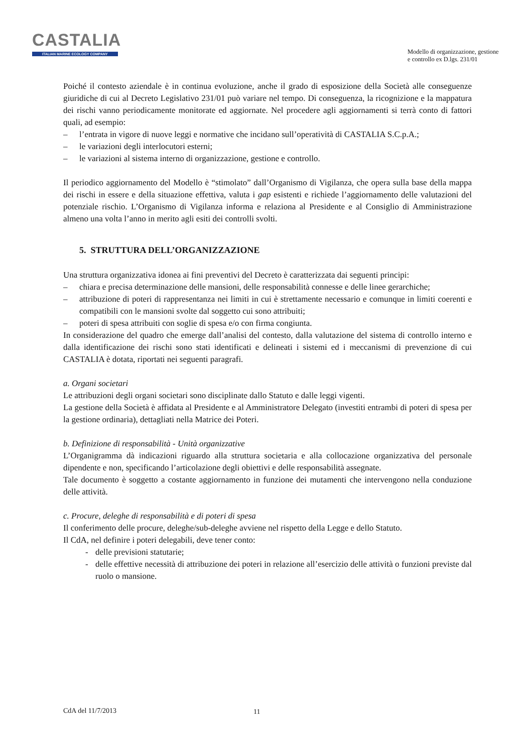CASTALIA
ITALIAN MARINE ECOLOGY COMPANY
Modello di organizzazione, gestione
e controllo ex D.lgs. 231/01
Poiché il contesto aziendale è in continua evoluzione, anche il grado di esposizione della Società alle conseguenze giuridiche di cui al Decreto Legislativo 231/01 può variare nel tempo. Di conseguenza, la ricognizione e la mappatura dei rischi vanno periodicamente monitorate ed aggiornate. Nel procedere agli aggiornamenti si terrà conto di fattori quali, ad esempio:
– l’entrata in vigore di nuove leggi e normative che incidano sull’operatività di CASTALIA S.C.p.A.;
– le variazioni degli interlocutori esterni;
– le variazioni al sistema interno di organizzazione, gestione e controllo.
Il periodico aggiornamento del Modello è “stimolato” dall’Organismo di Vigilanza, che opera sulla base della mappa dei rischi in essere e della situazione effettiva, valuta i gap esistenti e richiede l’aggiornamento delle valutazioni del potenziale rischio. L’Organismo di Vigilanza informa e relaziona al Presidente e al Consiglio di Amministrazione almeno una volta l’anno in merito agli esiti dei controlli svolti.
5. STRUTTURA DELL’ORGANIZZAZIONE
Una struttura organizzativa idonea ai fini preventivi del Decreto è caratterizzata dai seguenti principi:
– chiara e precisa determinazione delle mansioni, delle responsabilità connesse e delle linee gerarchiche;
– attribuzione di poteri di rappresentanza nei limiti in cui è strettamente necessario e comunque in limiti coerenti e compatibili con le mansioni svolte dal soggetto cui sono attribuiti;
– poteri di spesa attribuiti con soglie di spesa e/o con firma congiunta.
In considerazione del quadro che emerge dall’analisi del contesto, dalla valutazione del sistema di controllo interno e dalla identificazione dei rischi sono stati identificati e delineati i sistemi ed i meccanismi di prevenzione di cui CASTALIA è dotata, riportati nei seguenti paragrafi.
a. Organi societari
Le attribuzioni degli organi societari sono disciplinate dallo Statuto e dalle leggi vigenti.
La gestione della Società è affidata al Presidente e al Amministratore Delegato (investiti entrambi di poteri di spesa per la gestione ordinaria), dettagliati nella Matrice dei Poteri.
b. Definizione di responsabilità - Unità organizzative
L’Organigramma dà indicazioni riguardo alla struttura societaria e alla collocazione organizzativa del personale dipendente e non, specificando l’articolazione degli obiettivi e delle responsabilità assegnate.
Tale documento è soggetto a costante aggiornamento in funzione dei mutamenti che intervengono nella conduzione delle attività.
c. Procure, deleghe di responsabilità e di poteri di spesa
Il conferimento delle procure, deleghe/sub-deleghe avviene nel rispetto della Legge e dello Statuto.
Il CdA, nel definire i poteri delegabili, deve tener conto:
- delle previsioni statutarie;
- delle effettive necessità di attribuzione dei poteri in relazione all’esercizio delle attività o funzioni previste dal ruolo o mansione.
CdA del 11/7/2013 11